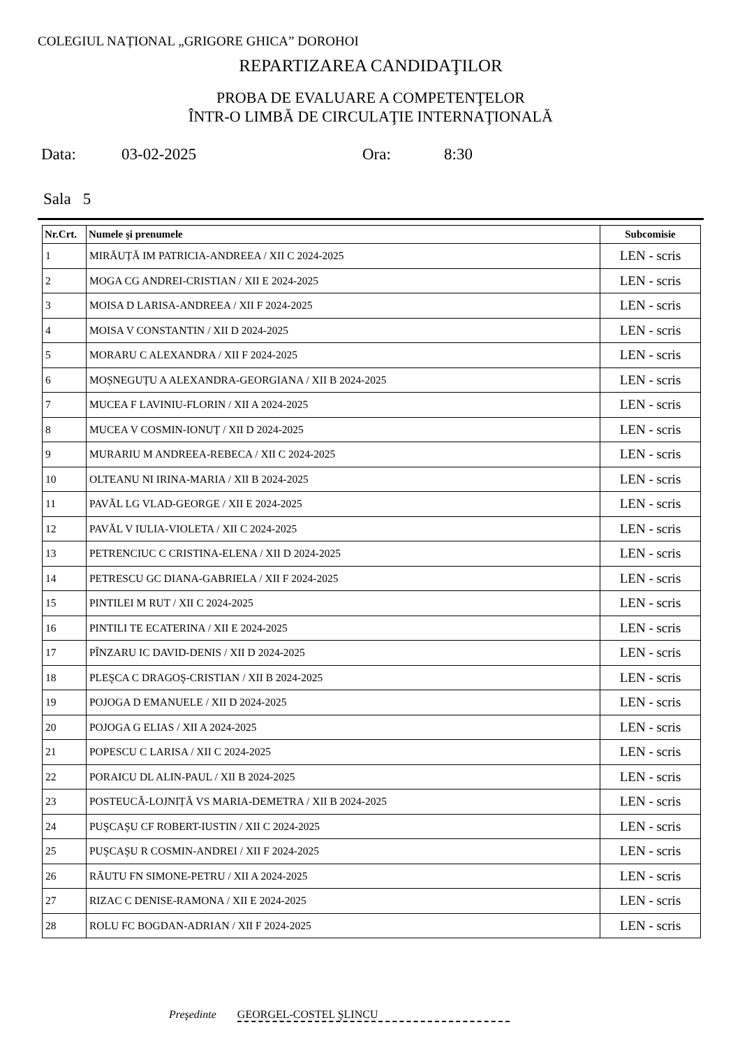COLEGIUL NAȚIONAL „GRIGORE GHICA” DOROHOI
REPARTIZAREA CANDIDAŢILOR
PROBA DE EVALUARE A COMPETENŢELOR
ÎNTR-O LIMBĂ DE CIRCULAŢIE INTERNAŢIONALĂ
Data: 03-02-2025 Ora: 8:30
Sala 5
| Nr.Crt. | Numele şi prenumele | Subcomisie |
| --- | --- | --- |
| 1 | MIRĂUȚĂ IM PATRICIA-ANDREEA / XII C 2024-2025 | LEN - scris |
| 2 | MOGA CG ANDREI-CRISTIAN / XII E 2024-2025 | LEN - scris |
| 3 | MOISA D LARISA-ANDREEA / XII F 2024-2025 | LEN - scris |
| 4 | MOISA V CONSTANTIN / XII D 2024-2025 | LEN - scris |
| 5 | MORARU C ALEXANDRA / XII F 2024-2025 | LEN - scris |
| 6 | MOȘNEGUȚU A ALEXANDRA-GEORGIANA / XII B 2024-2025 | LEN - scris |
| 7 | MUCEA F LAVINIU-FLORIN / XII A 2024-2025 | LEN - scris |
| 8 | MUCEA V COSMIN-IONUȚ / XII D 2024-2025 | LEN - scris |
| 9 | MURARIU M ANDREEA-REBECA / XII C 2024-2025 | LEN - scris |
| 10 | OLTEANU NI IRINA-MARIA / XII B 2024-2025 | LEN - scris |
| 11 | PAVĂL LG VLAD-GEORGE / XII E 2024-2025 | LEN - scris |
| 12 | PAVĂL V IULIA-VIOLETA / XII C 2024-2025 | LEN - scris |
| 13 | PETRENCIUC C CRISTINA-ELENA / XII D 2024-2025 | LEN - scris |
| 14 | PETRESCU GC DIANA-GABRIELA / XII F 2024-2025 | LEN - scris |
| 15 | PINTILEI M RUT / XII C 2024-2025 | LEN - scris |
| 16 | PINTILI TE ECATERINA / XII E 2024-2025 | LEN - scris |
| 17 | PÎNZARU IC DAVID-DENIS / XII D 2024-2025 | LEN - scris |
| 18 | PLEŞCA C DRAGOŞ-CRISTIAN / XII B 2024-2025 | LEN - scris |
| 19 | POJOGA D EMANUELE / XII D 2024-2025 | LEN - scris |
| 20 | POJOGA G ELIAS / XII A 2024-2025 | LEN - scris |
| 21 | POPESCU C LARISA / XII C 2024-2025 | LEN - scris |
| 22 | PORAICU DL ALIN-PAUL / XII B 2024-2025 | LEN - scris |
| 23 | POSTEUCĂ-LOJNIȚĂ VS MARIA-DEMETRA / XII B 2024-2025 | LEN - scris |
| 24 | PUŞCAŞU CF ROBERT-IUSTIN / XII C 2024-2025 | LEN - scris |
| 25 | PUŞCAŞU R COSMIN-ANDREI / XII F 2024-2025 | LEN - scris |
| 26 | RĂUTU FN SIMONE-PETRU / XII A 2024-2025 | LEN - scris |
| 27 | RIZAC C DENISE-RAMONA / XII E 2024-2025 | LEN - scris |
| 28 | ROLU FC BOGDAN-ADRIAN / XII F 2024-2025 | LEN - scris |
Preşedinte GEORGEL-COSTEL ŞLINCU